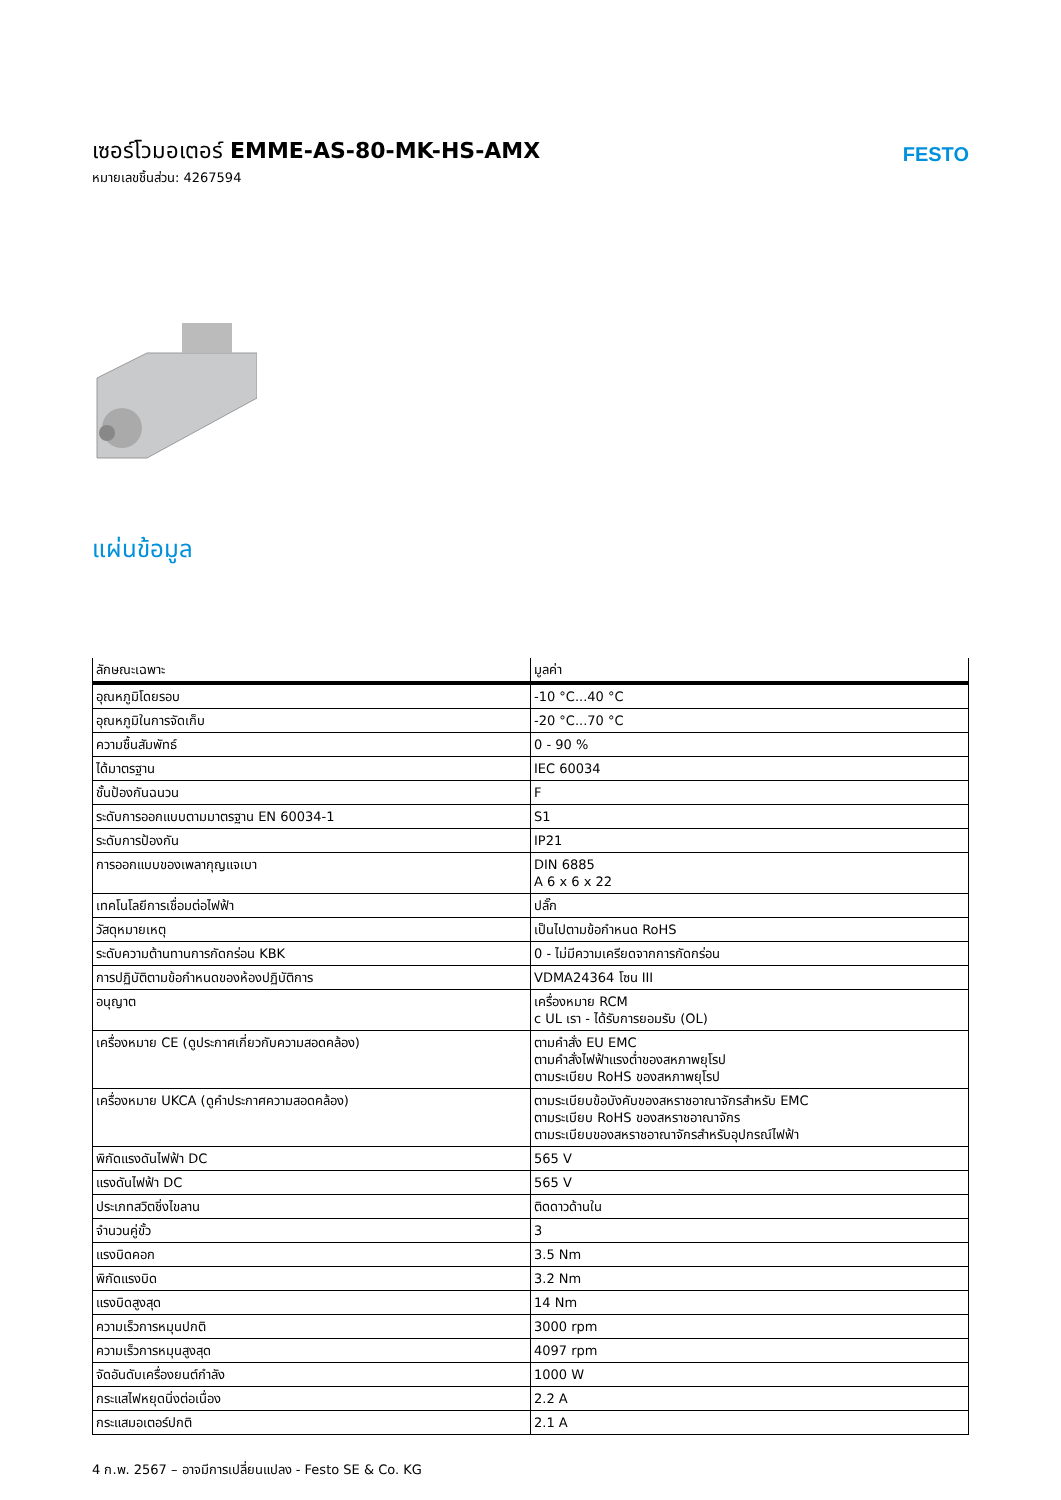เซอร์โวมอเตอร์ EMME-AS-80-MK-HS-AMX
หมายเลขชิ้นส่วน: 4267594
FESTO
แผ่นข้อมูล
| ลักษณะเฉพาะ | มูลค่า |
| --- | --- |
| อุณหภูมิโดยรอบ | -10 °C...40 °C |
| อุณหภูมิในการจัดเก็บ | -20 °C...70 °C |
| ความชื้นสัมพัทธ์ | 0 - 90 % |
| ได้มาตรฐาน | IEC 60034 |
| ชั้นป้องกันฉนวน | F |
| ระดับการออกแบบตามมาตรฐาน EN 60034-1 | S1 |
| ระดับการป้องกัน | IP21 |
| การออกแบบของเพลากุญแจเบา | DIN 6885 A 6 x 6 x 22 |
| เทคโนโลยีการเชื่อมต่อไฟฟ้า | ปลั๊ก |
| วัสดุหมายเหตุ | เป็นไปตามข้อกำหนด RoHS |
| ระดับความต้านทานการกัดกร่อน KBK | 0 - ไม่มีความเครียดจากการกัดกร่อน |
| การปฏิบัติตามข้อกำหนดของห้องปฏิบัติการ | VDMA24364 โซน III |
| อนุญาต | เครื่องหมาย RCM c UL เรา - ได้รับการยอมรับ (OL) |
| เครื่องหมาย CE (ดูประกาศเกี่ยวกับความสอดคล้อง) | ตามคำสั่ง EU EMC ตามคำสั่งไฟฟ้าแรงต่ำของสหภาพยุโรป ตามระเบียบ RoHS ของสหภาพยุโรป |
| เครื่องหมาย UKCA (ดูคำประกาศความสอดคล้อง) | ตามระเบียบข้อบังคับของสหราชอาณาจักรสำหรับ EMC ตามระเบียบ RoHS ของสหราชอาณาจักร ตามระเบียบของสหราชอาณาจักรสำหรับอุปกรณ์ไฟฟ้า |
| พิกัดแรงดันไฟฟ้า DC | 565 V |
| แรงดันไฟฟ้า DC | 565 V |
| ประเภทสวิตชิ่งไขลาน | ติดดาวด้านใน |
| จำนวนคู่ขั้ว | 3 |
| แรงบิดคอก | 3.5 Nm |
| พิกัดแรงบิด | 3.2 Nm |
| แรงบิดสูงสุด | 14 Nm |
| ความเร็วการหมุนปกติ | 3000 rpm |
| ความเร็วการหมุนสูงสุด | 4097 rpm |
| จัดอันดับเครื่องยนต์กำลัง | 1000 W |
| กระแสไฟหยุดนิ่งต่อเนื่อง | 2.2 A |
| กระแสมอเตอร์ปกติ | 2.1 A |
4 ก.พ. 2567 – อาจมีการเปลี่ยนแปลง - Festo SE & Co. KG